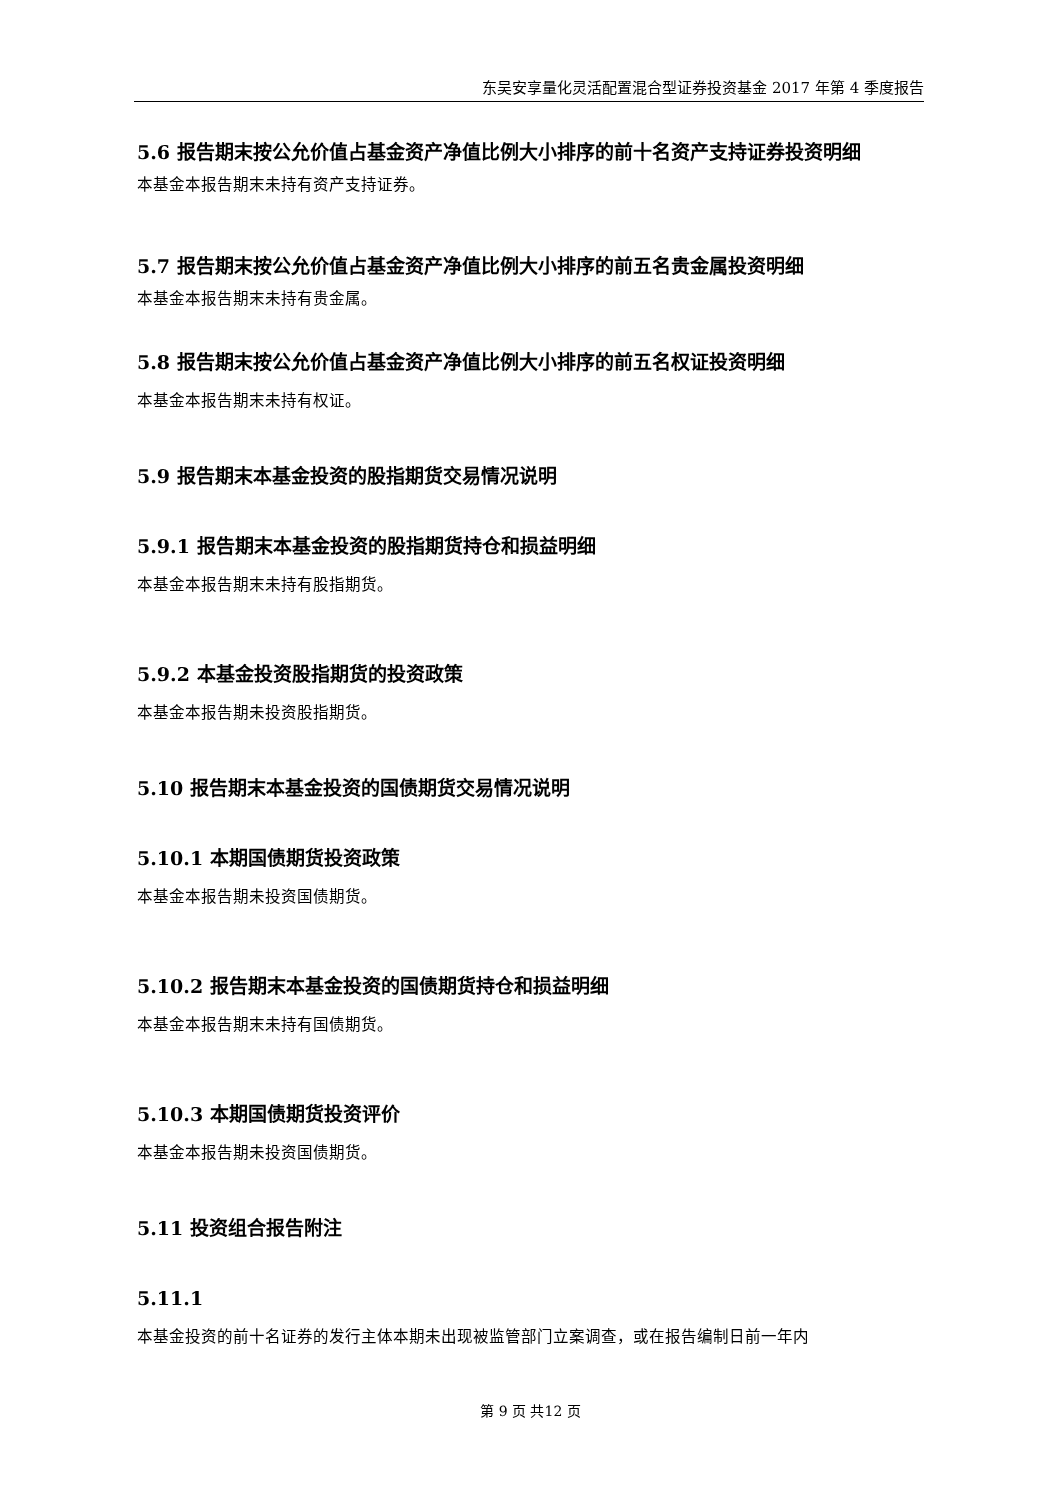东吴安享量化灵活配置混合型证券投资基金 2017 年第 4 季度报告
5.6 报告期末按公允价值占基金资产净值比例大小排序的前十名资产支持证券投资明细
本基金本报告期末未持有资产支持证券。
5.7 报告期末按公允价值占基金资产净值比例大小排序的前五名贵金属投资明细
本基金本报告期末未持有贵金属。
5.8 报告期末按公允价值占基金资产净值比例大小排序的前五名权证投资明细
本基金本报告期末未持有权证。
5.9 报告期末本基金投资的股指期货交易情况说明
5.9.1 报告期末本基金投资的股指期货持仓和损益明细
本基金本报告期末未持有股指期货。
5.9.2 本基金投资股指期货的投资政策
本基金本报告期未投资股指期货。
5.10 报告期末本基金投资的国债期货交易情况说明
5.10.1 本期国债期货投资政策
本基金本报告期未投资国债期货。
5.10.2 报告期末本基金投资的国债期货持仓和损益明细
本基金本报告期末未持有国债期货。
5.10.3 本期国债期货投资评价
本基金本报告期未投资国债期货。
5.11 投资组合报告附注
5.11.1
本基金投资的前十名证券的发行主体本期未出现被监管部门立案调查，或在报告编制日前一年内
第 9 页 共12 页